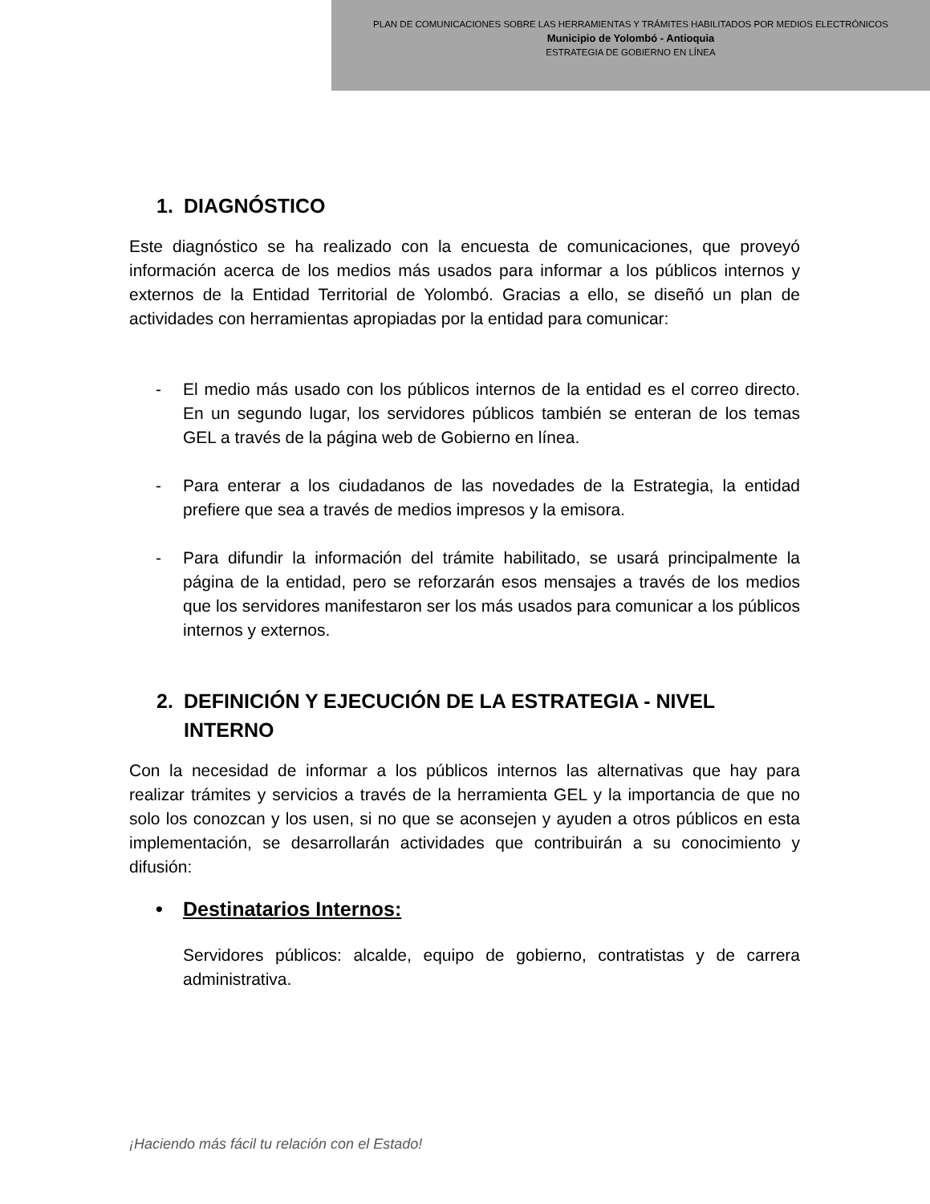PLAN DE COMUNICACIONES SOBRE LAS HERRAMIENTAS Y TRÁMITES HABILITADOS POR MEDIOS ELECTRÓNICOS
Municipio de Yolombó - Antioquia
ESTRATEGIA DE GOBIERNO EN LÍNEA
1. DIAGNÓSTICO
Este diagnóstico se ha realizado con la encuesta de comunicaciones, que proveyó información acerca de los medios más usados para informar a los públicos internos y externos de la Entidad Territorial de Yolombó. Gracias a ello, se diseñó un plan de actividades con herramientas apropiadas por la entidad para comunicar:
- El medio más usado con los públicos internos de la entidad es el correo directo. En un segundo lugar, los servidores públicos también se enteran de los temas GEL a través de la página web de Gobierno en línea.
- Para enterar a los ciudadanos de las novedades de la Estrategia, la entidad prefiere que sea a través de medios impresos y la emisora.
- Para difundir la información del trámite habilitado, se usará principalmente la página de la entidad, pero se reforzarán esos mensajes a través de los medios que los servidores manifestaron ser los más usados para comunicar a los públicos internos y externos.
2. DEFINICIÓN Y EJECUCIÓN DE LA ESTRATEGIA - NIVEL INTERNO
Con la necesidad de informar a los públicos internos las alternativas que hay para realizar trámites y servicios a través de la herramienta GEL y la importancia de que no solo los conozcan y los usen, si no que se aconsejen y ayuden a otros públicos en esta implementación, se desarrollarán actividades que contribuirán a su conocimiento y difusión:
• Destinatarios Internos:
Servidores públicos: alcalde, equipo de gobierno, contratistas y de carrera administrativa.
¡Haciendo más fácil tu relación con el Estado!